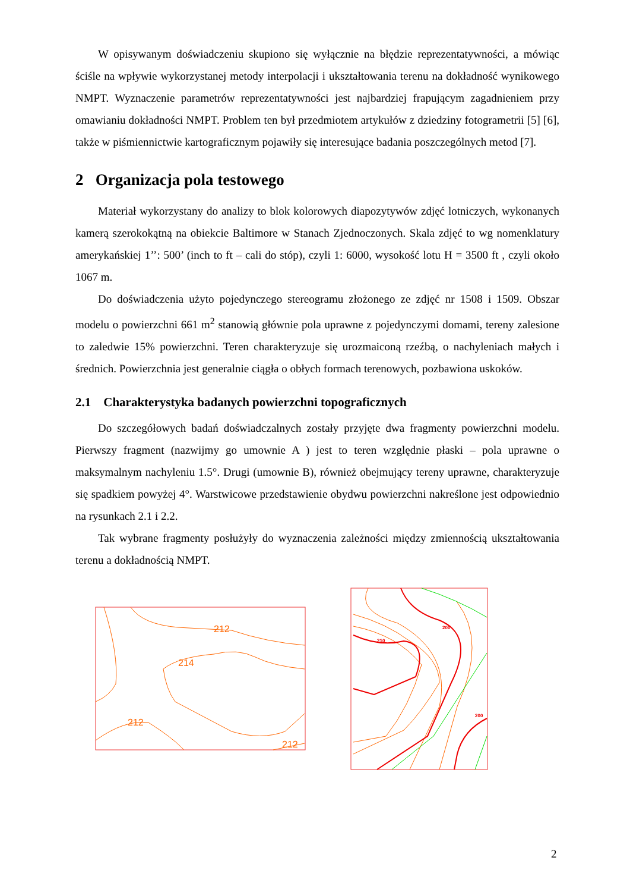W opisywanym doświadczeniu skupiono się wyłącznie na błędzie reprezentatywności, a mówiąc ściśle na wpływie wykorzystanej metody interpolacji i ukształtowania terenu na dokładność wynikowego NMPT. Wyznaczenie parametrów reprezentatywności jest najbardziej frapującym zagadnieniem przy omawianiu dokładności NMPT. Problem ten był przedmiotem artykułów z dziedziny fotogrametrii [5] [6], także w piśmiennictwie kartograficznym pojawiły się interesujące badania poszczególnych metod [7].
2 Organizacja pola testowego
Materiał wykorzystany do analizy to blok kolorowych diapozytywów zdjęć lotniczych, wykonanych kamerą szerokokątną na obiekcie Baltimore w Stanach Zjednoczonych. Skala zdjęć to wg nomenklatury amerykańskiej 1’’: 500’ (inch to ft – cali do stóp), czyli 1: 6000, wysokość lotu H = 3500 ft , czyli około 1067 m.
Do doświadczenia użyto pojedynczego stereogramu złożonego ze zdjęć nr 1508 i 1509. Obszar modelu o powierzchni 661 m<sup>2</sup> stanowią głównie pola uprawne z pojedynczymi domami, tereny zalesione to zaledwie 15% powierzchni. Teren charakteryzuje się urozmaiconą rzeźbą, o nachyleniach małych i średnich. Powierzchnia jest generalnie ciągła o obłych formach terenowych, pozbawiona uskoków.
2.1 Charakterystyka badanych powierzchni topograficznych
Do szczegółowych badań doświadczalnych zostały przyjęte dwa fragmenty powierzchni modelu. Pierwszy fragment (nazwijmy go umownie A ) jest to teren względnie płaski – pola uprawne o maksymalnym nachyleniu 1.5°. Drugi (umownie B), również obejmujący tereny uprawne, charakteryzuje się spadkiem powyżej 4°. Warstwicowe przedstawienie obydwu powierzchni nakreślone jest odpowiednio na rysunkach 2.1 i 2.2.
Tak wybrane fragmenty posłużyły do wyznaczenia zależności między zmiennością ukształtowania terenu a dokładnością NMPT.
212
214
212
212
200
210
200
2